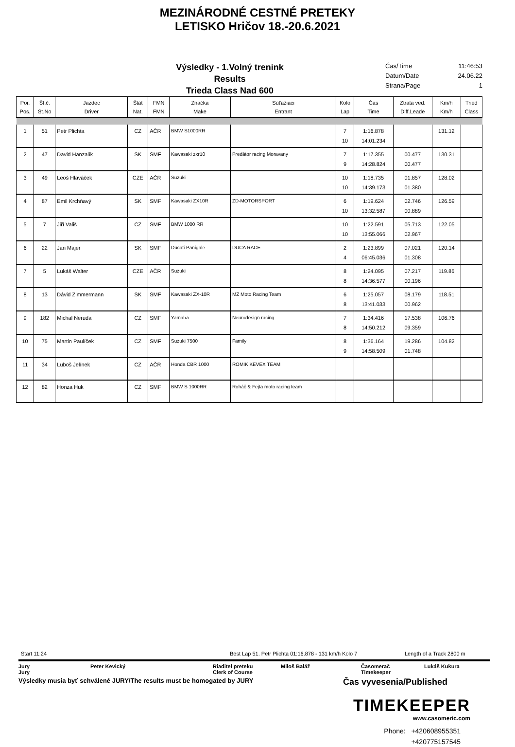MEZINÁRODNÉ CESTNÉ PRETEKY
LETISKO Hričov 18.-20.6.2021
Výsledky - 1.Volný trenink
Results
Trieda Class Nad 600
Čas/Time 11:46:53
Datum/Date 24.06.22
Strana/Page 1
| Por. Pos. | Št.č. St.No | Jazdec Driver | Štát Nat. | FMN FMN | Značka Make | Súťažiaci Entrant | Kolo Lap | Čas Time | Ztrata ved. Diff.Leade | Km/h Km/h | Tried Class |
| --- | --- | --- | --- | --- | --- | --- | --- | --- | --- | --- | --- |
| 1 | 51 | Petr Plichta | CZ | AČR | BMW S1000RR | | 7 10 | 1:16.878 14:01.234 | | 131.12 | |
| 2 | 47 | David Hanzalík | SK | SMF | Kawasaki zxr10 | Predátor racing Moravany | 7 9 | 1:17.355 14:28.824 | 00.477 00.477 | 130.31 | |
| 3 | 49 | Leoš Hlaváček | CZE | AČR | Suzuki | | 10 10 | 1:18.735 14:39.173 | 01.857 01.380 | 128.02 | |
| 4 | 87 | Emil Krchňavý | SK | SMF | Kawasaki ZX10R | ZD-MOTORSPORT | 6 10 | 1:19.624 13:32.587 | 02.746 00.889 | 126.59 | |
| 5 | 7 | Jiří Vališ | CZ | SMF | BMW 1000 RR | | 10 10 | 1:22.591 13:55.066 | 05.713 02.967 | 122.05 | |
| 6 | 22 | Ján Majer | SK | SMF | Ducati Panigale | DUCA RACE | 2 4 | 1:23.899 06:45.036 | 07.021 01.308 | 120.14 | |
| 7 | 5 | Lukáš Walter | CZE | AČR | Suzuki | | 8 8 | 1:24.095 14:36.577 | 07.217 00.196 | 119.86 | |
| 8 | 13 | Dávid Zimmermann | SK | SMF | Kawasaki ZX-10R | MZ Moto Racing Team | 6 8 | 1:25.057 13:41.033 | 08.179 00.962 | 118.51 | |
| 9 | 182 | Michal Neruda | CZ | SMF | Yamaha | Neurodesign racing | 7 8 | 1:34.416 14:50.212 | 17.538 09.359 | 106.76 | |
| 10 | 75 | Martin Paulíček | CZ | SMF | Suzuki 7500 | Family | 8 9 | 1:36.164 14:58.509 | 19.286 01.748 | 104.82 | |
| 11 | 34 | Luboš Jelínek | CZ | AČR | Honda CBR 1000 | ROMIK KEVEX TEAM | | | | | |
| 12 | 82 | Honza Huk | CZ | SMF | BMW S 1000RR | Roháč & Fejta moto racing team | | | | | |
Start 11:24 Best Lap 51. Petr Plichta 01:16.878 - 131 km/h Kolo 7 Length of a Track 2800 m
Jury
Jury Peter Kevický Riaditel preteku
Clerk of Course Miloš Baláž Časomerač
Timekeeper Lukáš Kukura
Výsledky musia byť schválené JURY/The results must be homogated by JURY Čas vyvesenia/Published
TIMEKEEPER
www.casomeric.com
Phone: +420608955351
+420775157545